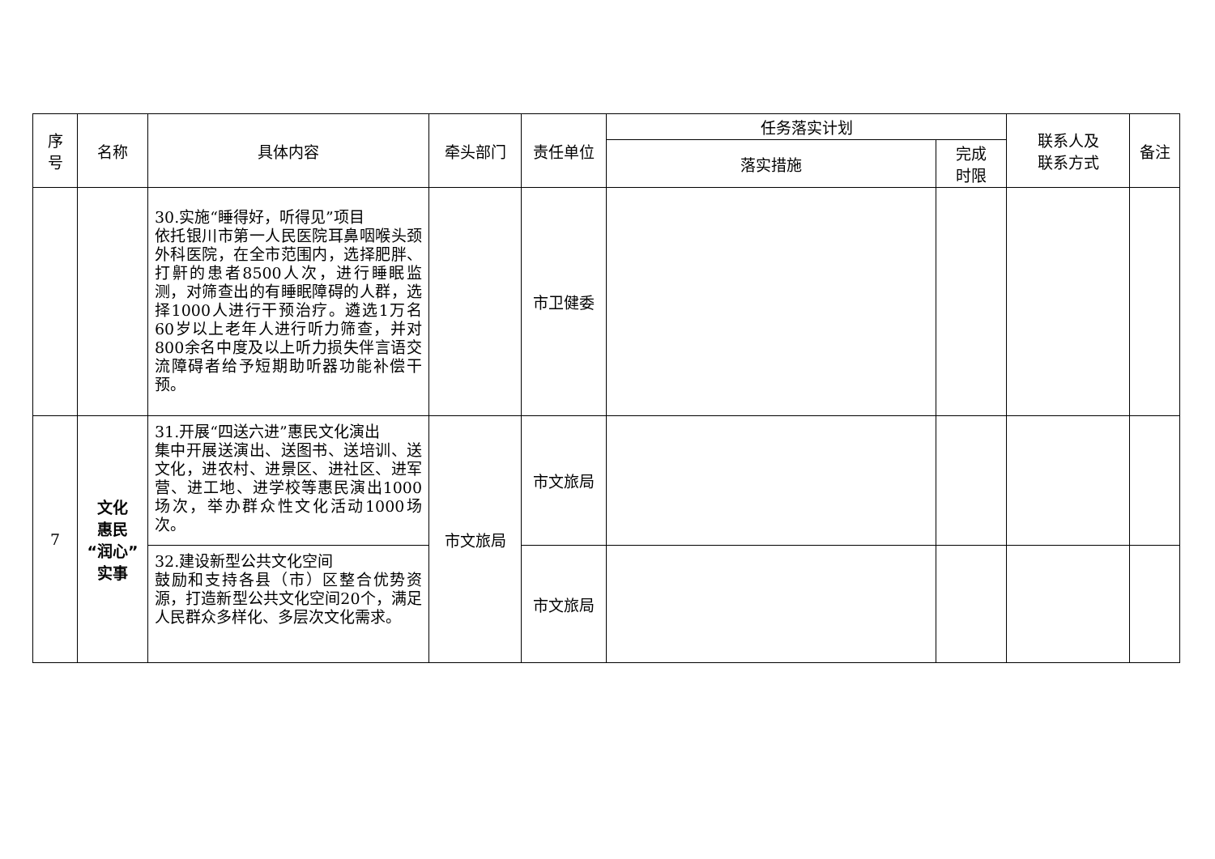| 序 号 | 名称 | 具体内容 | 牵头部门 | 责任单位 | 任务落实计划 | | 联系人及 联系方式 | 备注 |
| --- | --- | --- | --- | --- | --- | --- | --- | --- |
| | | | | | 落实措施 | 完成 时限 | | |
| | | 30.实施“睡得好，听得见”项目 依托银川市第一人民医院耳鼻咽喉头颈外科医院，在全市范围内，选择肥胖、打鼾的患者8500人次，进行睡眠监测，对筛查出的有睡眠障碍的人群，选择1000人进行干预治疗。遴选1万名60岁以上老年人进行听力筛查，并对800余名中度及以上听力损失伴言语交流障碍者给予短期助听器功能补偿干预。 | | 市卫健委 | | | | |
| 7 | 文化 惠民 “润心” 实事 | 31.开展“四送六进”惠民文化演出 集中开展送演出、送图书、送培训、送文化，进农村、进景区、进社区、进军营、进工地、进学校等惠民演出1000场次，举办群众性文化活动1000场次。 | 市文旅局 | 市文旅局 | | | | |
| | | 32.建设新型公共文化空间 鼓励和支持各县（市）区整合优势资源，打造新型公共文化空间20个，满足人民群众多样化、多层次文化需求。 | | 市文旅局 | | | | |